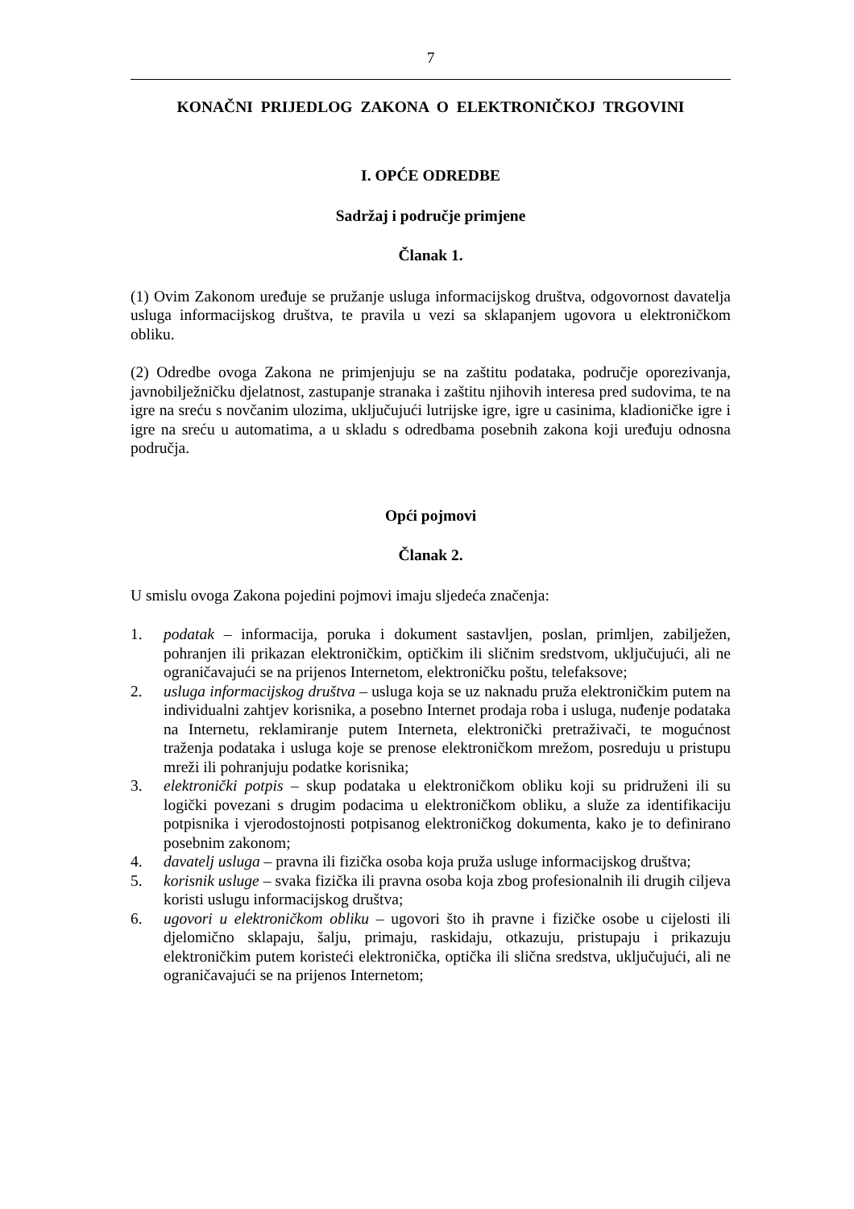7
KONAČNI PRIJEDLOG ZAKONA O ELEKTRONIČKOJ TRGOVINI
I. OPĆE ODREDBE
Sadržaj i područje primjene
Članak 1.
(1) Ovim Zakonom uređuje se pružanje usluga informacijskog društva, odgovornost davatelja usluga informacijskog društva, te pravila u vezi sa sklapanjem ugovora u elektroničkom obliku.
(2) Odredbe ovoga Zakona ne primjenjuju se na zaštitu podataka, područje oporezivanja, javnobilježničku djelatnost, zastupanje stranaka i zaštitu njihovih interesa pred sudovima, te na igre na sreću s novčanim ulozima, uključujući lutrijske igre, igre u casinima, kladioničke igre i igre na sreću u automatima, a u skladu s odredbama posebnih zakona koji uređuju odnosna područja.
Opći pojmovi
Članak 2.
U smislu ovoga Zakona pojedini pojmovi imaju sljedeća značenja:
1. podatak – informacija, poruka i dokument sastavljen, poslan, primljen, zabilježen, pohranjen ili prikazan elektroničkim, optičkim ili sličnim sredstvom, uključujući, ali ne ograničavajući se na prijenos Internetom, elektroničku poštu, telefaksove;
2. usluga informacijskog društva – usluga koja se uz naknadu pruža elektroničkim putem na individualni zahtjev korisnika, a posebno Internet prodaja roba i usluga, nuđenje podataka na Internetu, reklamiranje putem Interneta, elektronički pretraživači, te mogućnost traženja podataka i usluga koje se prenose elektroničkom mrežom, posreduju u pristupu mreži ili pohranjuju podatke korisnika;
3. elektronički potpis – skup podataka u elektroničkom obliku koji su pridruženi ili su logički povezani s drugim podacima u elektroničkom obliku, a služe za identifikaciju potpisnika i vjerodostojnosti potpisanog elektroničkog dokumenta, kako je to definirano posebnim zakonom;
4. davatelj usluga – pravna ili fizička osoba koja pruža usluge informacijskog društva;
5. korisnik usluge – svaka fizička ili pravna osoba koja zbog profesionalnih ili drugih ciljeva koristi uslugu informacijskog društva;
6. ugovori u elektroničkom obliku – ugovori što ih pravne i fizičke osobe u cijelosti ili djelomično sklapaju, šalju, primaju, raskidaju, otkazuju, pristupaju i prikazuju elektroničkim putem koristeći elektronička, optička ili slična sredstva, uključujući, ali ne ograničavajući se na prijenos Internetom;